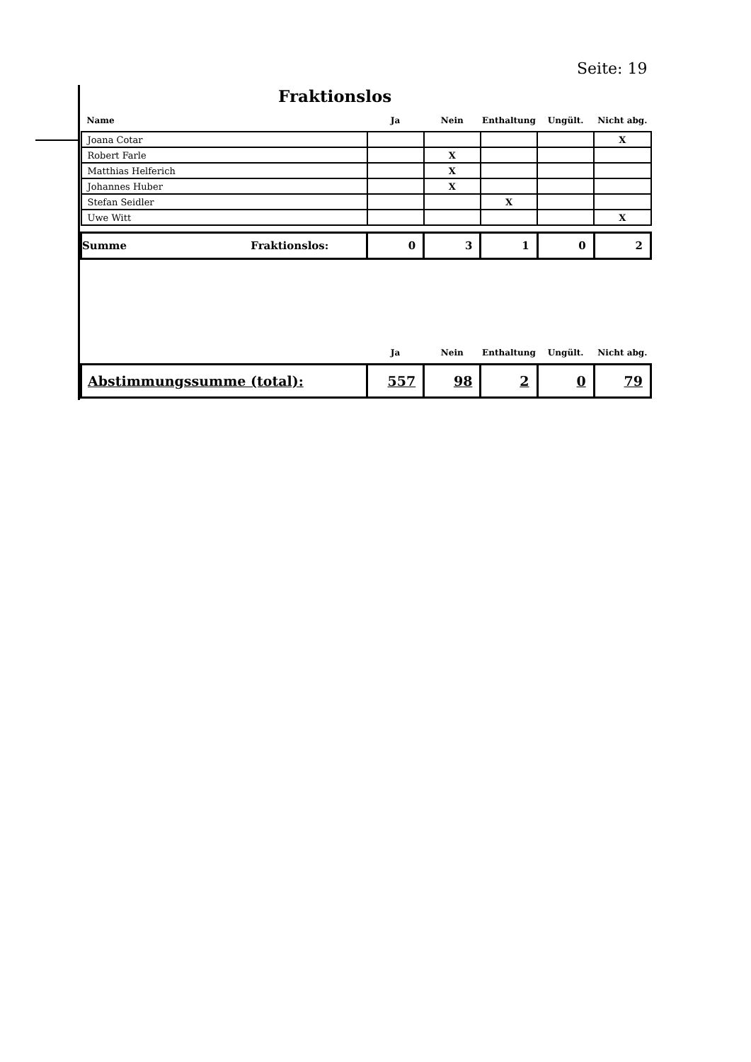Seite: 19
Fraktionslos
| Name | Ja | Nein | Enthaltung | Ungült. | Nicht abg. |
| --- | --- | --- | --- | --- | --- |
| Joana Cotar | | | | | X |
| Robert Farle | | X | | | |
| Matthias Helferich | | X | | | |
| Johannes Huber | | X | | | |
| Stefan Seidler | | | X | | |
| Uwe Witt | | | | | X |
| Summe Fraktionslos: | 0 | 3 | 1 | 0 | 2 |
| | Ja | Nein | Enthaltung | Ungült. | Nicht abg. |
| Abstimmungssumme (total): | 557 | 98 | 2 | 0 | 79 |